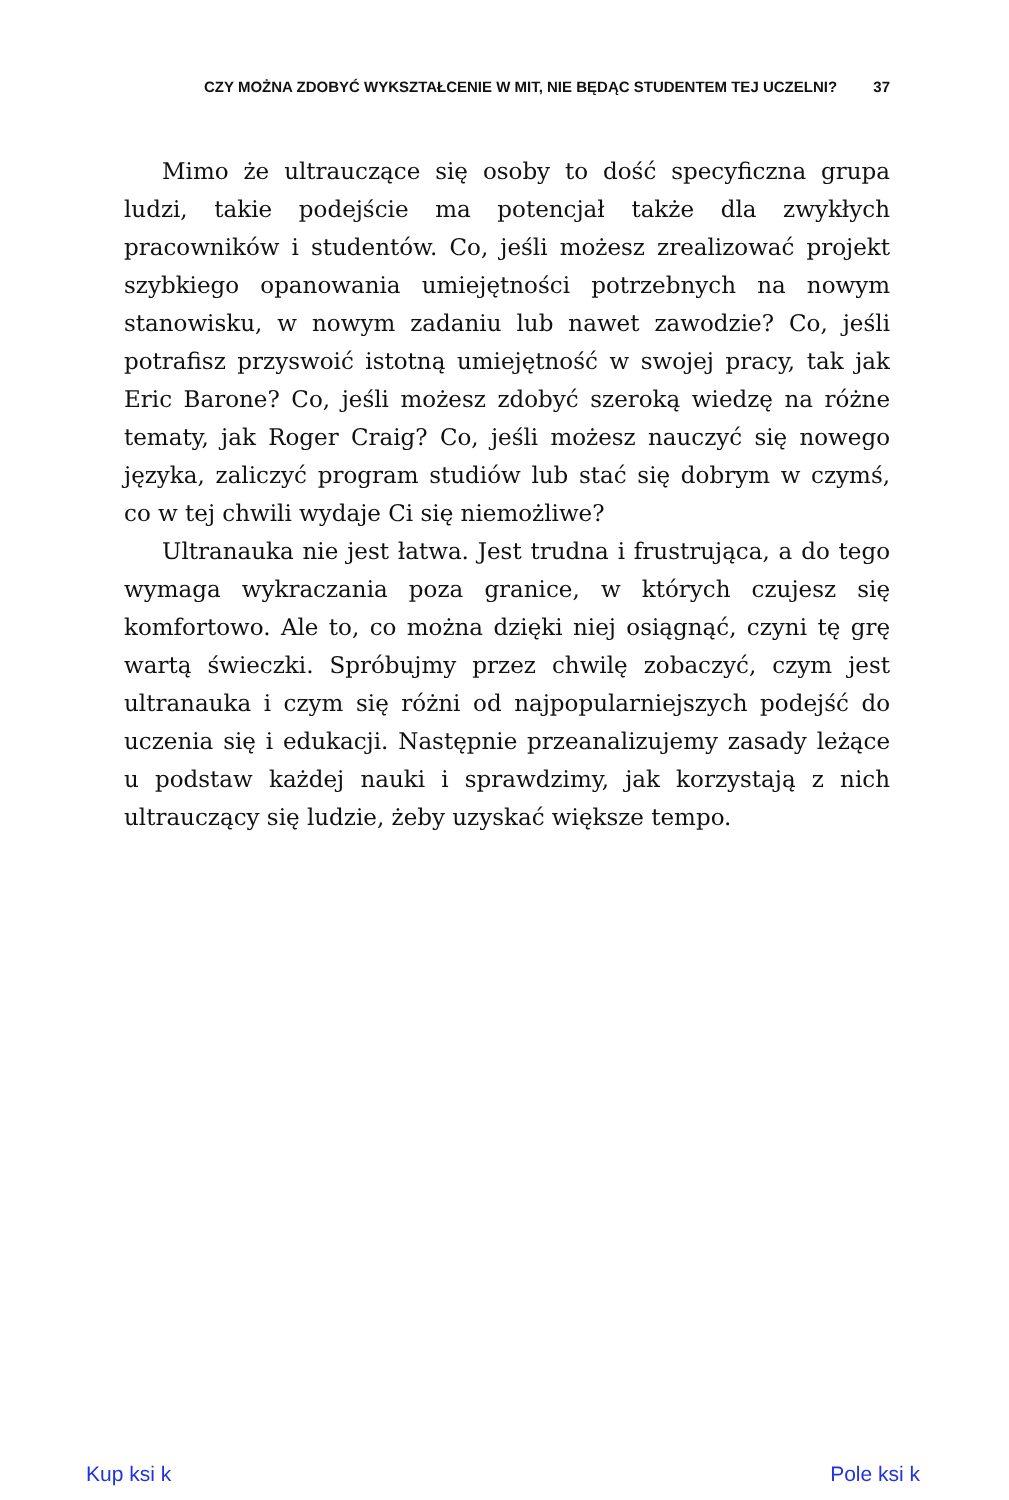CZY MOŻNA ZDOBYĆ WYKSZTAŁCENIE W MIT, NIE BĘDĄC STUDENTEM TEJ UCZELNI? 37
Mimo że ultrauczące się osoby to dość specyficzna grupa ludzi, takie podejście ma potencjał także dla zwykłych pracowników i studentów. Co, jeśli możesz zrealizować projekt szybkiego opanowania umiejętności potrzebnych na nowym stanowisku, w nowym zadaniu lub nawet zawodzie? Co, jeśli potrafisz przyswoić istotną umiejętność w swojej pracy, tak jak Eric Barone? Co, jeśli możesz zdobyć szeroką wiedzę na różne tematy, jak Roger Craig? Co, jeśli możesz nauczyć się nowego języka, zaliczyć program studiów lub stać się dobrym w czymś, co w tej chwili wydaje Ci się niemożliwe?
Ultranauka nie jest łatwa. Jest trudna i frustrująca, a do tego wymaga wykraczania poza granice, w których czujesz się komfortowo. Ale to, co można dzięki niej osiągnąć, czyni tę grę wartą świeczki. Spróbujmy przez chwilę zobaczyć, czym jest ultranauka i czym się różni od najpopularniejszych podejść do uczenia się i edukacji. Następnie przeanalizujemy zasady leżące u podstaw każdej nauki i sprawdzimy, jak korzystają z nich ultrauczący się ludzie, żeby uzyskać większe tempo.
Kup ksi k Pole ksi k